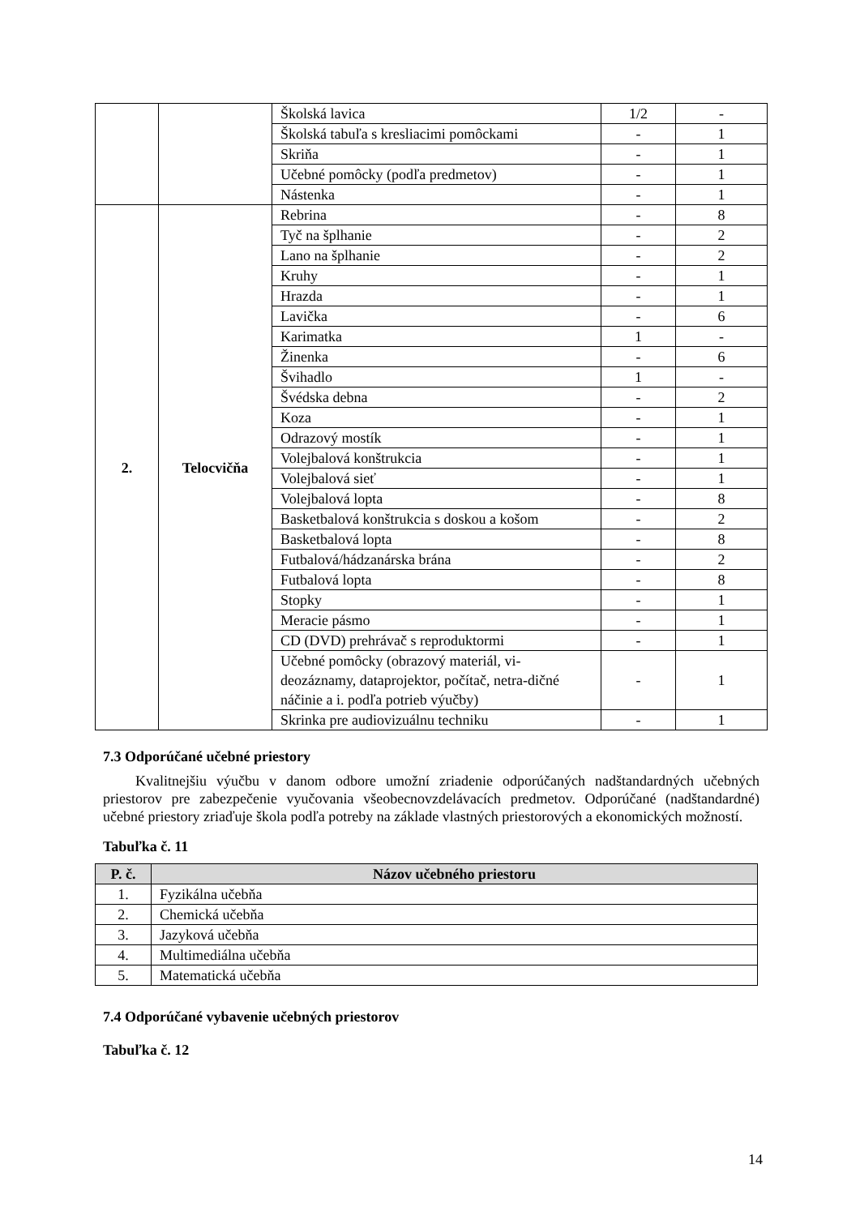| | | Školská lavica | 1/2 | - |
| | | Školská tabuľa s kresliacimi pomôckami | - | 1 |
| | | Skriňa | - | 1 |
| | | Učebné pomôcky (podľa predmetov) | - | 1 |
| | | Nástenka | - | 1 |
| 2. | Telocvičňa | Rebrina | - | 8 |
| | | Tyč na šplhanie | - | 2 |
| | | Lano na šplhanie | - | 2 |
| | | Kruhy | - | 1 |
| | | Hrazda | - | 1 |
| | | Lavička | - | 6 |
| | | Karimatka | 1 | - |
| | | Žinenka | - | 6 |
| | | Švihadlo | 1 | - |
| | | Švédska debna | - | 2 |
| | | Koza | - | 1 |
| | | Odrazový mostík | - | 1 |
| | | Volejbalová konštrukcia | - | 1 |
| | | Volejbalová sieť | - | 1 |
| | | Volejbalová lopta | - | 8 |
| | | Basketbalová konštrukcia s doskou a košom | - | 2 |
| | | Basketbalová lopta | - | 8 |
| | | Futbalová/hádzanárska brána | - | 2 |
| | | Futbalová lopta | - | 8 |
| | | Stopky | - | 1 |
| | | Meracie pásmo | - | 1 |
| | | CD (DVD) prehrávač s reproduktormi | - | 1 |
| | | Učebné pomôcky (obrazový materiál, vi-deozáznamy, dataprojektor, počítač, netra-dičné náčinie a i. podľa potrieb výučby) | - | 1 |
| | | Skrinka pre audiovizuálnu techniku | - | 1 |
7.3 Odporúčané učebné priestory
Kvalitnejšiu výučbu v danom odbore umožní zriadenie odporúčaných nadštandardných učebných priestorov pre zabezpečenie vyučovania všeobecnovzdelávacích predmetov. Odporúčané (nadštandardné) učebné priestory zriaďuje škola podľa potreby na základe vlastných priestorových a ekonomických možností.
Tabuľka č. 11
| P. č. | Názov učebného priestoru |
| --- | --- |
| 1. | Fyzikálna učebňa |
| 2. | Chemická učebňa |
| 3. | Jazyková učebňa |
| 4. | Multimediálna učebňa |
| 5. | Matematická učebňa |
7.4 Odporúčané vybavenie učebných priestorov
Tabuľka č. 12
14